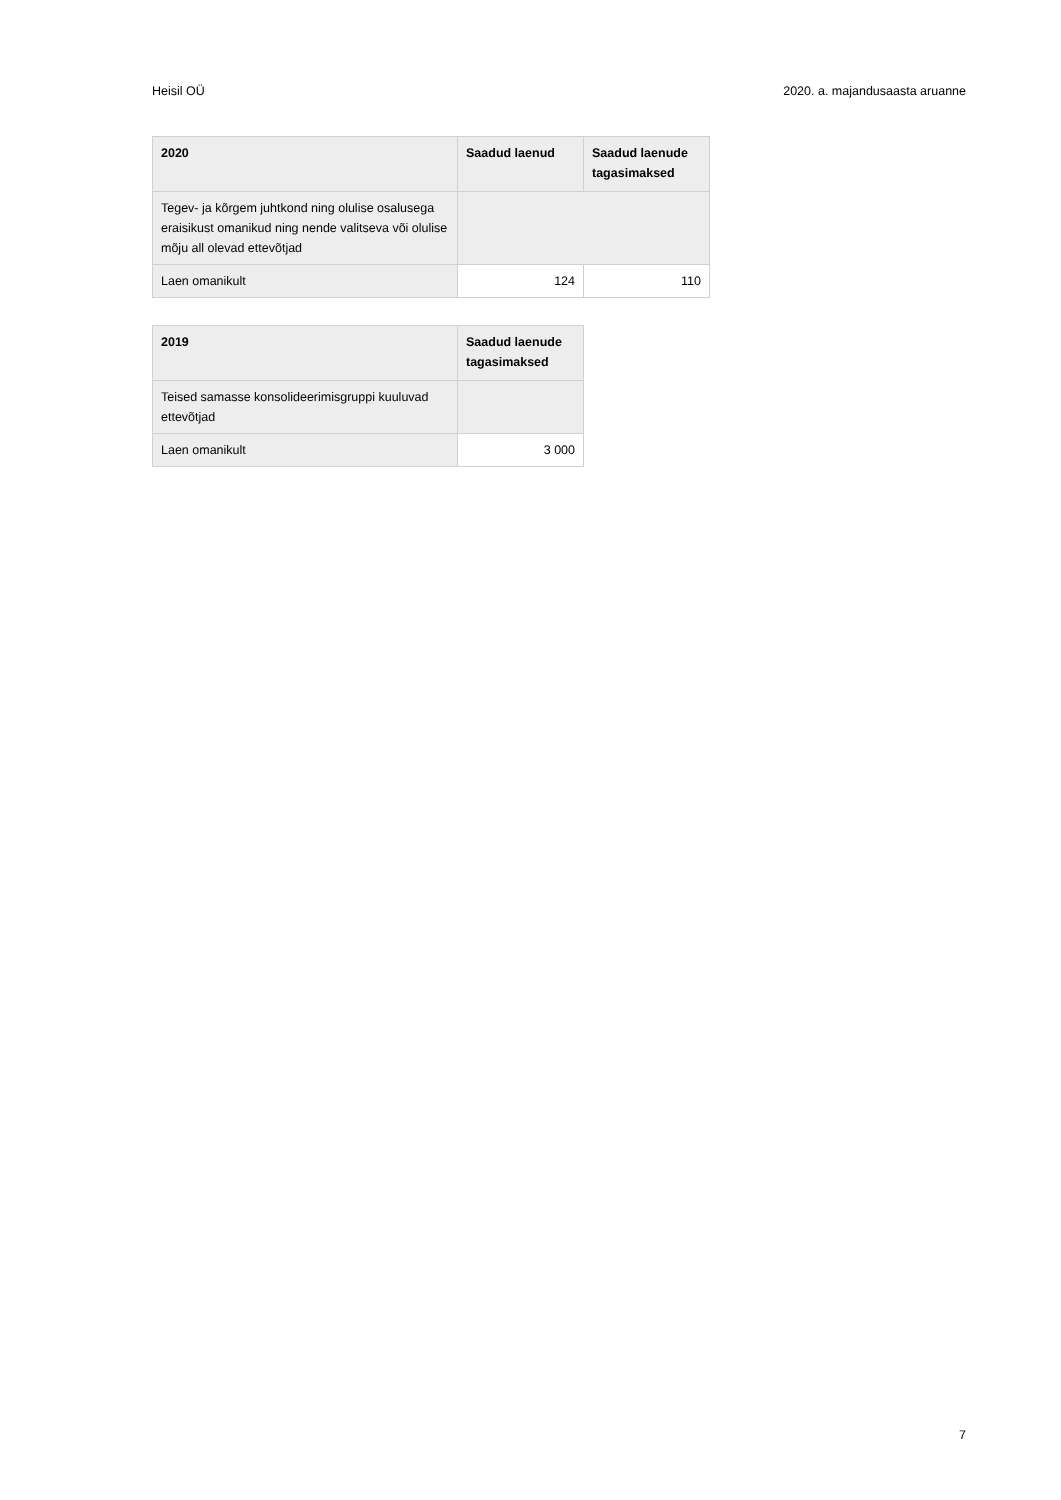Heisil OÜ 2020. a. majandusaasta aruanne
| 2020 | Saadud laenud | Saadud laenude tagasimaksed |
| --- | --- | --- |
| Tegev- ja kõrgem juhtkond ning olulise osalusega eraisikust omanikud ning nende valitseva või olulise mõju all olevad ettevõtjad | | |
| Laen omanikult | 124 | 110 |
| 2019 | Saadud laenude tagasimaksed |
| --- | --- |
| Teised samasse konsolideerimisgruppi kuuluvad ettevõtjad | |
| Laen omanikult | 3 000 |
7